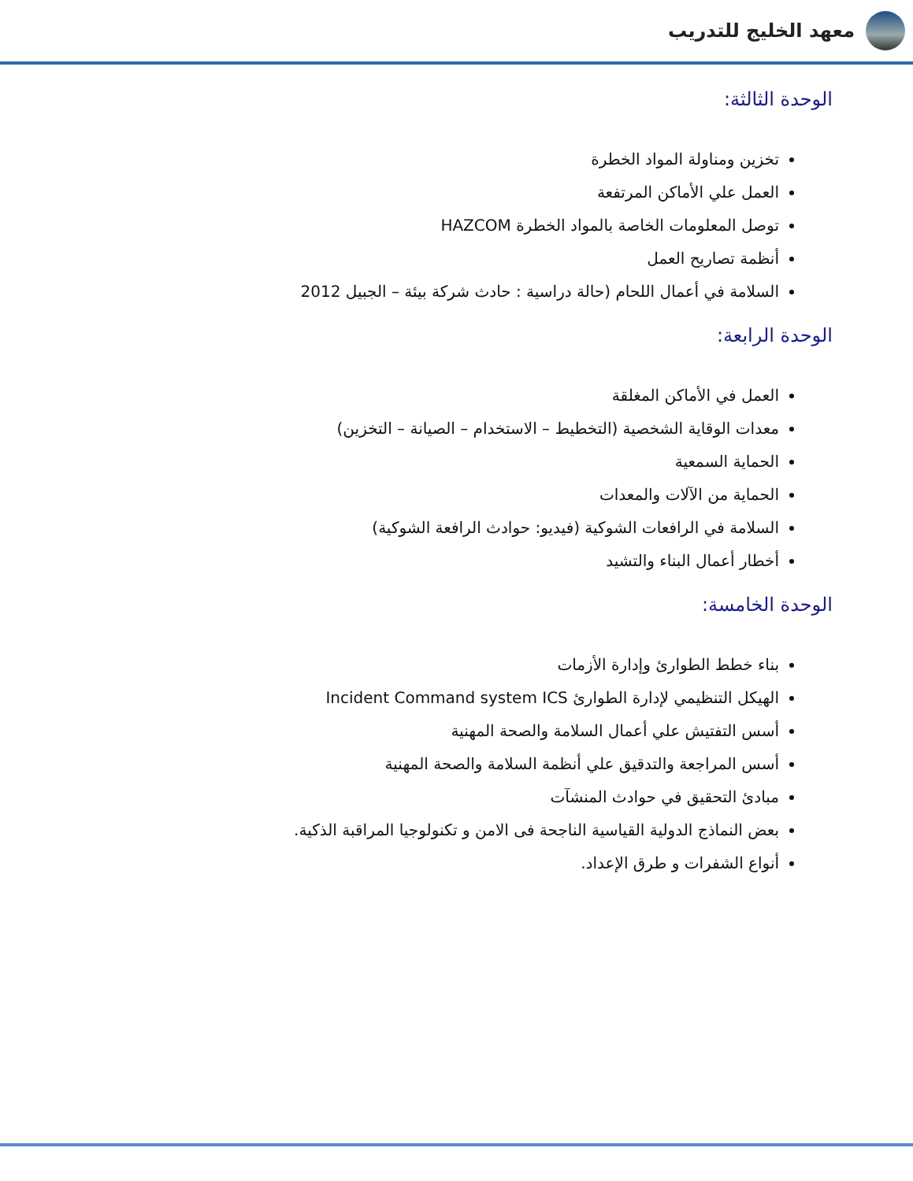معهد الخليج للتدريب
الوحدة الثالثة:
تخزين ومناولة المواد الخطرة
العمل علي الأماكن المرتفعة
توصل المعلومات الخاصة بالمواد الخطرة HAZCOM
أنظمة تصاريح العمل
السلامة في أعمال اللحام (حالة دراسية : حادث شركة بيئة – الجبيل 2012
الوحدة الرابعة:
العمل في الأماكن المغلقة
معدات الوقاية الشخصية (التخطيط – الاستخدام – الصيانة – التخزين)
الحماية السمعية
الحماية من الآلات والمعدات
السلامة في الرافعات الشوكية (فيديو: حوادث الرافعة الشوكية)
أخطار أعمال البناء والتشيد
الوحدة الخامسة:
بناء خطط الطوارئ وإدارة الأزمات
الهيكل التنظيمي لإدارة الطوارئ Incident Command system ICS
أسس التفتيش علي أعمال السلامة والصحة المهنية
أسس المراجعة والتدقيق علي أنظمة السلامة والصحة المهنية
مبادئ التحقيق في حوادث المنشآت
بعض النماذج الدولية القياسية الناجحة فى الامن و تكنولوجيا المراقبة الذكية.
أنواع الشفرات و طرق الإعداد.